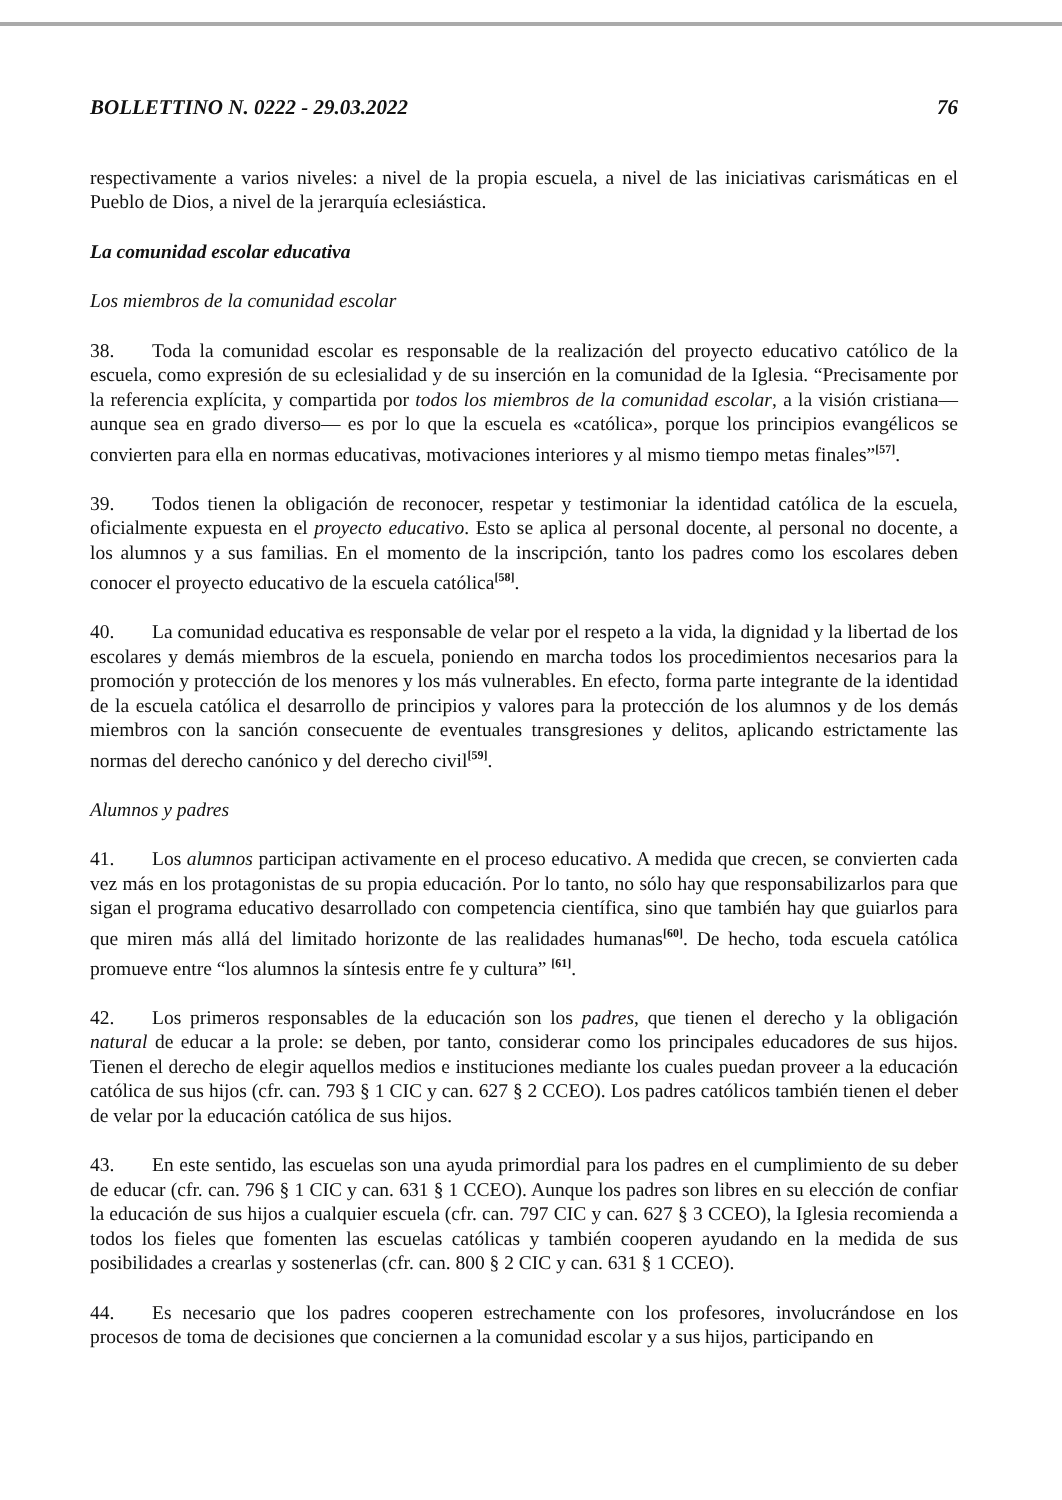BOLLETTINO N. 0222 - 29.03.2022 76
respectivamente a varios niveles: a nivel de la propia escuela, a nivel de las iniciativas carismáticas en el Pueblo de Dios, a nivel de la jerarquía eclesiástica.
La comunidad escolar educativa
Los miembros de la comunidad escolar
38. Toda la comunidad escolar es responsable de la realización del proyecto educativo católico de la escuela, como expresión de su eclesialidad y de su inserción en la comunidad de la Iglesia. “Precisamente por la referencia explícita, y compartida por todos los miembros de la comunidad escolar, a la visión cristiana—aunque sea en grado diverso— es por lo que la escuela es «católica», porque los principios evangélicos se convierten para ella en normas educativas, motivaciones interiores y al mismo tiempo metas finales”<sup>[57]</sup>.
39. Todos tienen la obligación de reconocer, respetar y testimoniar la identidad católica de la escuela, oficialmente expuesta en el proyecto educativo. Esto se aplica al personal docente, al personal no docente, a los alumnos y a sus familias. En el momento de la inscripción, tanto los padres como los escolares deben conocer el proyecto educativo de la escuela católica<sup>[58]</sup>.
40. La comunidad educativa es responsable de velar por el respeto a la vida, la dignidad y la libertad de los escolares y demás miembros de la escuela, poniendo en marcha todos los procedimientos necesarios para la promoción y protección de los menores y los más vulnerables. En efecto, forma parte integrante de la identidad de la escuela católica el desarrollo de principios y valores para la protección de los alumnos y de los demás miembros con la sanción consecuente de eventuales transgresiones y delitos, aplicando estrictamente las normas del derecho canónico y del derecho civil<sup>[59]</sup>.
Alumnos y padres
41. Los alumnos participan activamente en el proceso educativo. A medida que crecen, se convierten cada vez más en los protagonistas de su propia educación. Por lo tanto, no sólo hay que responsabilizarlos para que sigan el programa educativo desarrollado con competencia científica, sino que también hay que guiarlos para que miren más allá del limitado horizonte de las realidades humanas<sup>[60]</sup>. De hecho, toda escuela católica promueve entre “los alumnos la síntesis entre fe y cultura” <sup>[61]</sup>.
42. Los primeros responsables de la educación son los padres, que tienen el derecho y la obligación natural de educar a la prole: se deben, por tanto, considerar como los principales educadores de sus hijos. Tienen el derecho de elegir aquellos medios e instituciones mediante los cuales puedan proveer a la educación católica de sus hijos (cfr. can. 793 § 1 CIC y can. 627 § 2 CCEO). Los padres católicos también tienen el deber de velar por la educación católica de sus hijos.
43. En este sentido, las escuelas son una ayuda primordial para los padres en el cumplimiento de su deber de educar (cfr. can. 796 § 1 CIC y can. 631 § 1 CCEO). Aunque los padres son libres en su elección de confiar la educación de sus hijos a cualquier escuela (cfr. can. 797 CIC y can. 627 § 3 CCEO), la Iglesia recomienda a todos los fieles que fomenten las escuelas católicas y también cooperen ayudando en la medida de sus posibilidades a crearlas y sostenerlas (cfr. can. 800 § 2 CIC y can. 631 § 1 CCEO).
44. Es necesario que los padres cooperen estrechamente con los profesores, involucrándose en los procesos de toma de decisiones que conciernen a la comunidad escolar y a sus hijos, participando en